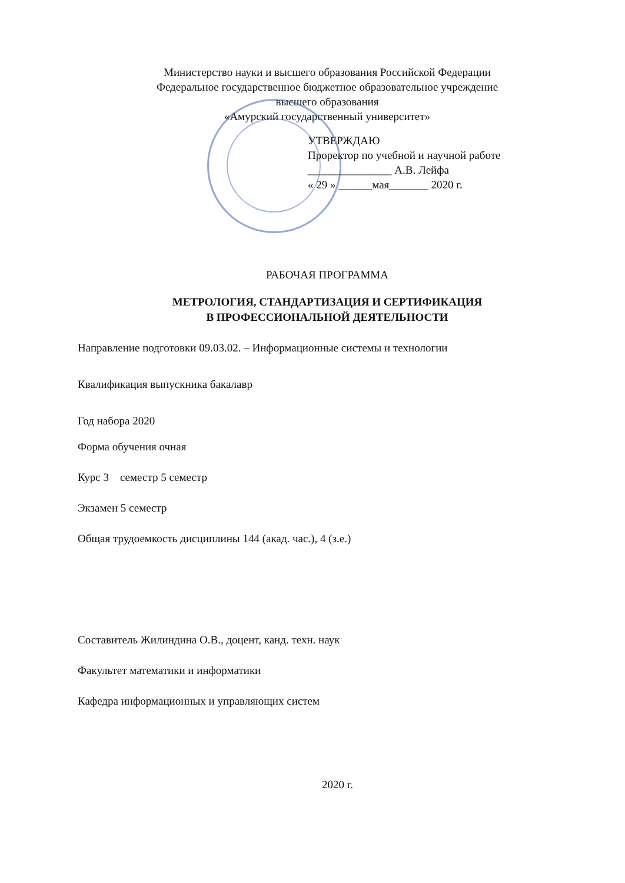Министерство науки и высшего образования Российской Федерации
Федеральное государственное бюджетное образовательное учреждение
высшего образования
«Амурский государственный университет»
УТВЕРЖДАЮ
Проректор по учебной и научной работе
_______________ А.В. Лейфа
« 29 » ______мая_______ 2020 г.
РАБОЧАЯ ПРОГРАММА
МЕТРОЛОГИЯ, СТАНДАРТИЗАЦИЯ И СЕРТИФИКАЦИЯ
В ПРОФЕССИОНАЛЬНОЙ ДЕЯТЕЛЬНОСТИ
Направление подготовки 09.03.02. – Информационные системы и технологии
Квалификация выпускника бакалавр
Год набора 2020
Форма обучения очная
Курс 3 семестр 5 семестр
Экзамен 5 семестр
Общая трудоемкость дисциплины 144 (акад. час.), 4 (з.е.)
Составитель Жилиндина О.В., доцент, канд. техн. наук
Факультет математики и информатики
Кафедра информационных и управляющих систем
2020 г.